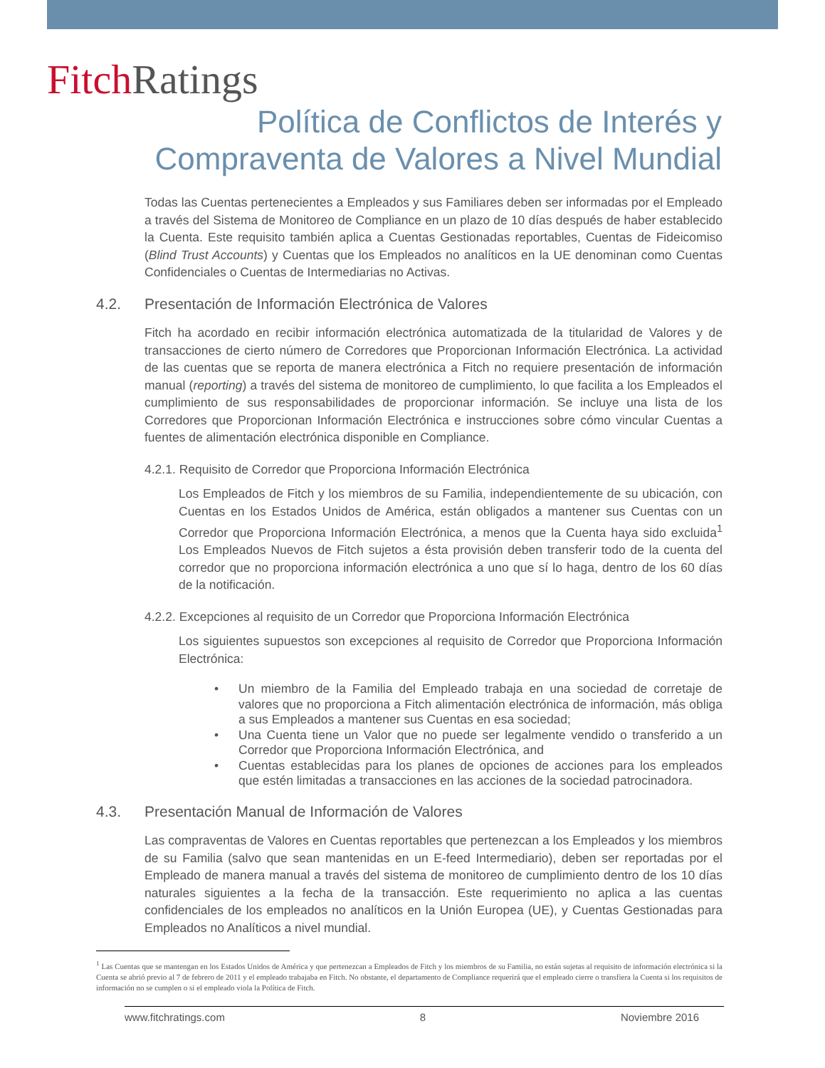Fitch Ratings
Política de Conflictos de Interés y
Compraventa de Valores a Nivel Mundial
Todas las Cuentas pertenecientes a Empleados y sus Familiares deben ser informadas por el Empleado a través del Sistema de Monitoreo de Compliance en un plazo de 10 días después de haber establecido la Cuenta. Este requisito también aplica a Cuentas Gestionadas reportables, Cuentas de Fideicomiso (Blind Trust Accounts) y Cuentas que los Empleados no analíticos en la UE denominan como Cuentas Confidenciales o Cuentas de Intermediarias no Activas.
4.2. Presentación de Información Electrónica de Valores
Fitch ha acordado en recibir información electrónica automatizada de la titularidad de Valores y de transacciones de cierto número de Corredores que Proporcionan Información Electrónica. La actividad de las cuentas que se reporta de manera electrónica a Fitch no requiere presentación de información manual (reporting) a través del sistema de monitoreo de cumplimiento, lo que facilita a los Empleados el cumplimiento de sus responsabilidades de proporcionar información. Se incluye una lista de los Corredores que Proporcionan Información Electrónica e instrucciones sobre cómo vincular Cuentas a fuentes de alimentación electrónica disponible en Compliance.
4.2.1. Requisito de Corredor que Proporciona Información Electrónica
Los Empleados de Fitch y los miembros de su Familia, independientemente de su ubicación, con Cuentas en los Estados Unidos de América, están obligados a mantener sus Cuentas con un Corredor que Proporciona Información Electrónica, a menos que la Cuenta haya sido excluida<sup>1</sup> Los Empleados Nuevos de Fitch sujetos a ésta provisión deben transferir todo de la cuenta del corredor que no proporciona información electrónica a uno que sí lo haga, dentro de los 60 días de la notificación.
4.2.2. Excepciones al requisito de un Corredor que Proporciona Información Electrónica
Los siguientes supuestos son excepciones al requisito de Corredor que Proporciona Información Electrónica:
• Un miembro de la Familia del Empleado trabaja en una sociedad de corretaje de valores que no proporciona a Fitch alimentación electrónica de información, más obliga a sus Empleados a mantener sus Cuentas en esa sociedad;
• Una Cuenta tiene un Valor que no puede ser legalmente vendido o transferido a un Corredor que Proporciona Información Electrónica, and
• Cuentas establecidas para los planes de opciones de acciones para los empleados que estén limitadas a transacciones en las acciones de la sociedad patrocinadora.
4.3. Presentación Manual de Información de Valores
Las compraventas de Valores en Cuentas reportables que pertenezcan a los Empleados y los miembros de su Familia (salvo que sean mantenidas en un E-feed Intermediario), deben ser reportadas por el Empleado de manera manual a través del sistema de monitoreo de cumplimiento dentro de los 10 días naturales siguientes a la fecha de la transacción. Este requerimiento no aplica a las cuentas confidenciales de los empleados no analíticos en la Unión Europea (UE), y Cuentas Gestionadas para Empleados no Analíticos a nivel mundial.
<sup>1</sup> Las Cuentas que se mantengan en los Estados Unidos de América y que pertenezcan a Empleados de Fitch y los miembros de su Familia, no están sujetas al requisito de información electrónica si la Cuenta se abrió previo al 7 de febrero de 2011 y el empleado trabajaba en Fitch. No obstante, el departamento de Compliance requerirá que el empleado cierre o transfiera la Cuenta si los requisitos de información no se cumplen o si el empleado viola la Política de Fitch.
www.fitchratings.com 8 Noviembre 2016